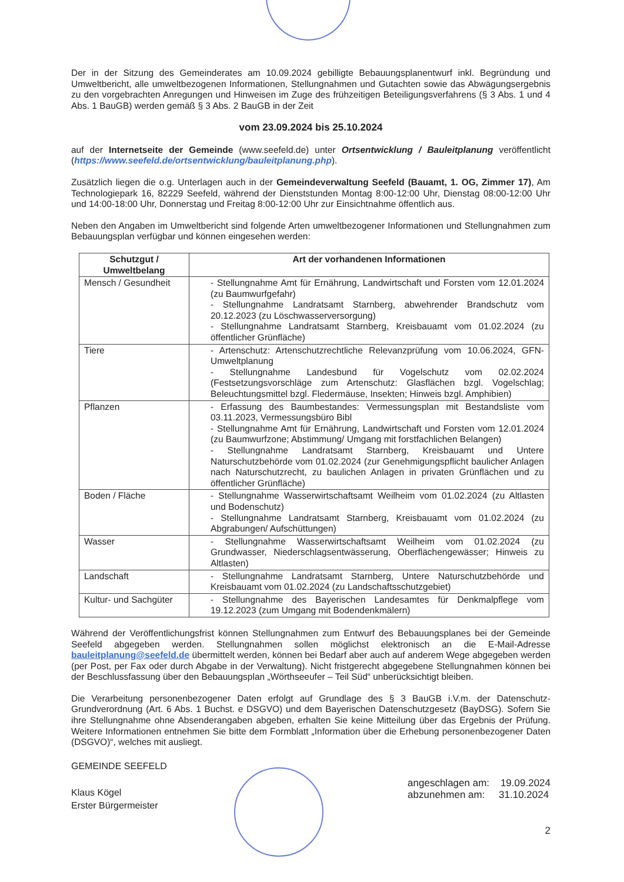Der in der Sitzung des Gemeinderates am 10.09.2024 gebilligte Bebauungsplanentwurf inkl. Begründung und Umweltbericht, alle umweltbezogenen Informationen, Stellungnahmen und Gutachten sowie das Abwägungsergebnis zu den vorgebrachten Anregungen und Hinweisen im Zuge des frühzeitigen Beteiligungsverfahrens (§ 3 Abs. 1 und 4 Abs. 1 BauGB) werden gemäß § 3 Abs. 2 BauGB in der Zeit
vom 23.09.2024 bis 25.10.2024
auf der Internetseite der Gemeinde (www.seefeld.de) unter Ortsentwicklung / Bauleitplanung veröffentlicht (https://www.seefeld.de/ortsentwicklung/bauleitplanung.php).
Zusätzlich liegen die o.g. Unterlagen auch in der Gemeindeverwaltung Seefeld (Bauamt, 1. OG, Zimmer 17), Am Technologiepark 16, 82229 Seefeld, während der Dienststunden Montag 8:00-12:00 Uhr, Dienstag 08:00-12:00 Uhr und 14:00-18:00 Uhr, Donnerstag und Freitag 8:00-12:00 Uhr zur Einsichtnahme öffentlich aus.
Neben den Angaben im Umweltbericht sind folgende Arten umweltbezogener Informationen und Stellungnahmen zum Bebauungsplan verfügbar und können eingesehen werden:
| Schutzgut / Umweltbelang | Art der vorhandenen Informationen |
| --- | --- |
| Mensch / Gesundheit | - Stellungnahme Amt für Ernährung, Landwirtschaft und Forsten vom 12.01.2024 (zu Baumwurfgefahr) - Stellungnahme Landratsamt Starnberg, abwehrender Brandschutz vom 20.12.2023 (zu Löschwasserversorgung) - Stellungnahme Landratsamt Starnberg, Kreisbauamt vom 01.02.2024 (zu öffentlicher Grünfläche) |
| Tiere | - Artenschutz: Artenschutzrechtliche Relevanzprüfung vom 10.06.2024, GFN-Umweltplanung - Stellungnahme Landesbund für Vogelschutz vom 02.02.2024 (Festsetzungsvorschläge zum Artenschutz: Glasflächen bzgl. Vogelschlag; Beleuchtungsmittel bzgl. Fledermäuse, Insekten; Hinweis bzgl. Amphibien) |
| Pflanzen | - Erfassung des Baumbestandes: Vermessungsplan mit Bestandsliste vom 03.11.2023, Vermessungsbüro Bibl - Stellungnahme Amt für Ernährung, Landwirtschaft und Forsten vom 12.01.2024 (zu Baumwurfzone; Abstimmung/ Umgang mit forstfachlichen Belangen) - Stellungnahme Landratsamt Starnberg, Kreisbauamt und Untere Naturschutzbehörde vom 01.02.2024 (zur Genehmigungspflicht baulicher Anlagen nach Naturschutzrecht, zu baulichen Anlagen in privaten Grünflächen und zu öffentlicher Grünfläche) |
| Boden / Fläche | - Stellungnahme Wasserwirtschaftsamt Weilheim vom 01.02.2024 (zu Altlasten und Bodenschutz) - Stellungnahme Landratsamt Starnberg, Kreisbauamt vom 01.02.2024 (zu Abgrabungen/ Aufschüttungen) |
| Wasser | - Stellungnahme Wasserwirtschaftsamt Weilheim vom 01.02.2024 (zu Grundwasser, Niederschlagsentwässerung, Oberflächengewässer; Hinweis zu Altlasten) |
| Landschaft | - Stellungnahme Landratsamt Starnberg, Untere Naturschutzbehörde und Kreisbauamt vom 01.02.2024 (zu Landschaftsschutzgebiet) |
| Kultur- und Sachgüter | - Stellungnahme des Bayerischen Landesamtes für Denkmalpflege vom 19.12.2023 (zum Umgang mit Bodendenkmälern) |
Während der Veröffentlichungsfrist können Stellungnahmen zum Entwurf des Bebauungsplanes bei der Gemeinde Seefeld abgegeben werden. Stellungnahmen sollen möglichst elektronisch an die E-Mail-Adresse bauleitplanung@seefeld.de übermittelt werden, können bei Bedarf aber auch auf anderem Wege abgegeben werden (per Post, per Fax oder durch Abgabe in der Verwaltung). Nicht fristgerecht abgegebene Stellungnahmen können bei der Beschlussfassung über den Bebauungsplan „Wörthseeufer – Teil Süd“ unberücksichtigt bleiben.
Die Verarbeitung personenbezogener Daten erfolgt auf Grundlage des § 3 BauGB i.V.m. der Datenschutz-Grundverordnung (Art. 6 Abs. 1 Buchst. e DSGVO) und dem Bayerischen Datenschutzgesetz (BayDSG). Sofern Sie ihre Stellungnahme ohne Absenderangaben abgeben, erhalten Sie keine Mitteilung über das Ergebnis der Prüfung. Weitere Informationen entnehmen Sie bitte dem Formblatt „Information über die Erhebung personenbezogener Daten (DSGVO)“, welches mit ausliegt.
GEMEINDE SEEFELD
Klaus Kögel
Erster Bürgermeister
angeschlagen am: 19.09.2024
abzunehmen am: 31.10.2024
2